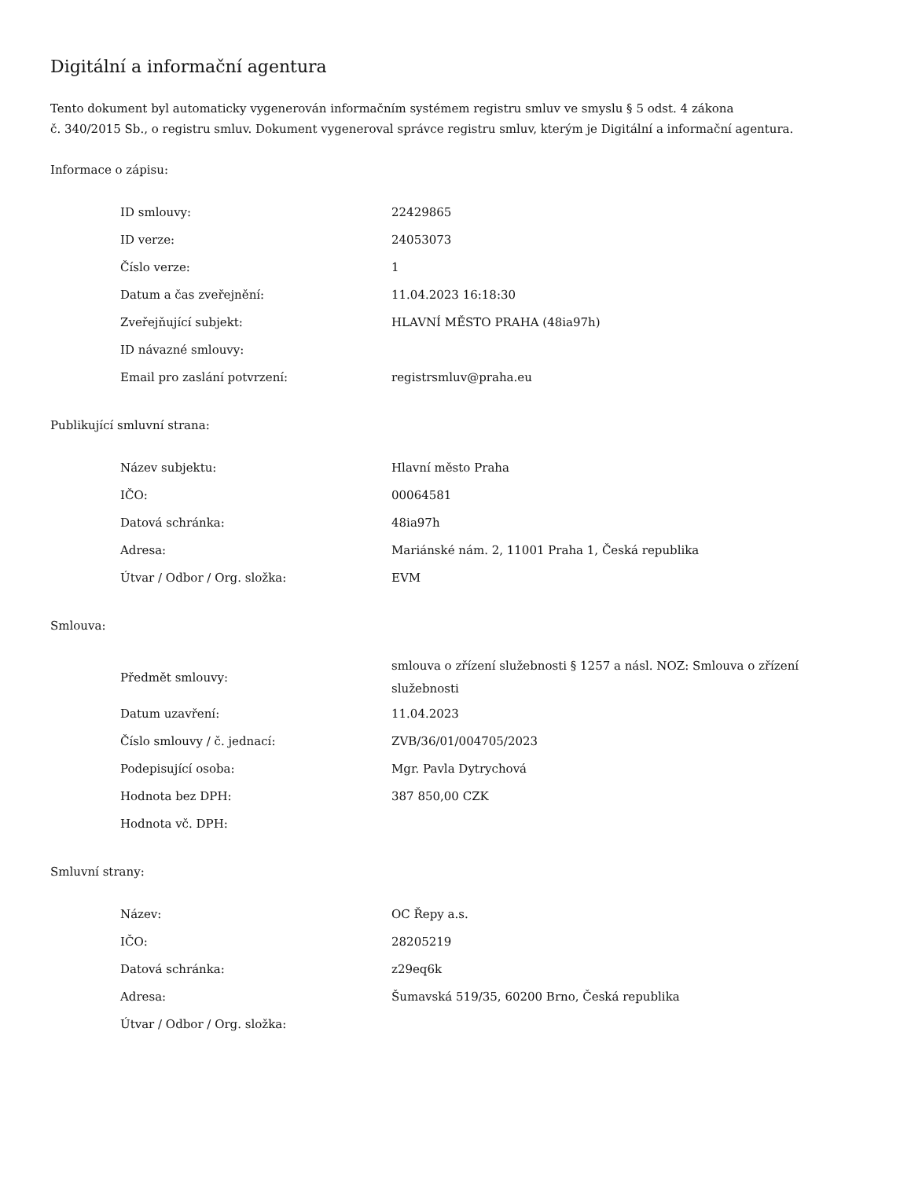Digitální a informační agentura
Tento dokument byl automaticky vygenerován informačním systémem registru smluv ve smyslu § 5 odst. 4 zákona
č. 340/2015 Sb., o registru smluv. Dokument vygeneroval správce registru smluv, kterým je Digitální a informační agentura.
Informace o zápisu:
| ID smlouvy: | 22429865 |
| ID verze: | 24053073 |
| Číslo verze: | 1 |
| Datum a čas zveřejnění: | 11.04.2023 16:18:30 |
| Zveřejňující subjekt: | HLAVNÍ MĚSTO PRAHA (48ia97h) |
| ID návazné smlouvy: | |
| Email pro zaslání potvrzení: | registrsmluv@praha.eu |
Publikující smluvní strana:
| Název subjektu: | Hlavní město Praha |
| IČO: | 00064581 |
| Datová schránka: | 48ia97h |
| Adresa: | Mariánské nám. 2, 11001 Praha 1, Česká republika |
| Útvar / Odbor / Org. složka: | EVM |
Smlouva:
| Předmět smlouvy: | smlouva o zřízení služebnosti § 1257 a násl. NOZ: Smlouva o zřízení služebnosti |
| Datum uzavření: | 11.04.2023 |
| Číslo smlouvy / č. jednací: | ZVB/36/01/004705/2023 |
| Podepisující osoba: | Mgr. Pavla Dytrychová |
| Hodnota bez DPH: | 387 850,00 CZK |
| Hodnota vč. DPH: | |
Smluvní strany:
| Název: | OC Řepy a.s. |
| IČO: | 28205219 |
| Datová schránka: | z29eq6k |
| Adresa: | Šumavská 519/35, 60200 Brno, Česká republika |
| Útvar / Odbor / Org. složka: | |